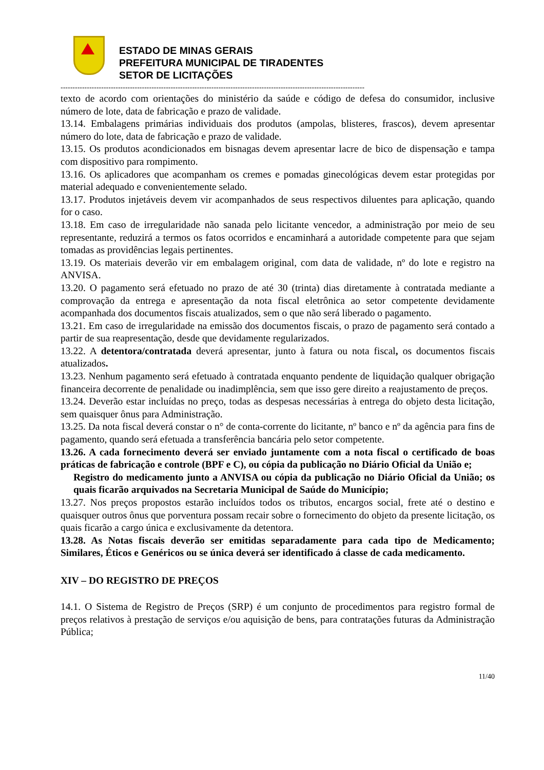ESTADO DE MINAS GERAIS
PREFEITURA MUNICIPAL DE TIRADENTES
SETOR DE LICITAÇÕES
-------------------------------------------------------------------------------------------------------------------------------
texto de acordo com orientações do ministério da saúde e código de defesa do consumidor, inclusive número de lote, data de fabricação e prazo de validade.
13.14. Embalagens primárias individuais dos produtos (ampolas, blisteres, frascos), devem apresentar número do lote, data de fabricação e prazo de validade.
13.15. Os produtos acondicionados em bisnagas devem apresentar lacre de bico de dispensação e tampa com dispositivo para rompimento.
13.16. Os aplicadores que acompanham os cremes e pomadas ginecológicas devem estar protegidas por material adequado e convenientemente selado.
13.17. Produtos injetáveis devem vir acompanhados de seus respectivos diluentes para aplicação, quando for o caso.
13.18. Em caso de irregularidade não sanada pelo licitante vencedor, a administração por meio de seu representante, reduzirá a termos os fatos ocorridos e encaminhará a autoridade competente para que sejam tomadas as providências legais pertinentes.
13.19. Os materiais deverão vir em embalagem original, com data de validade, nº do lote e registro na ANVISA.
13.20. O pagamento será efetuado no prazo de até 30 (trinta) dias diretamente à contratada mediante a comprovação da entrega e apresentação da nota fiscal eletrônica ao setor competente devidamente acompanhada dos documentos fiscais atualizados, sem o que não será liberado o pagamento.
13.21. Em caso de irregularidade na emissão dos documentos fiscais, o prazo de pagamento será contado a partir de sua reapresentação, desde que devidamente regularizados.
13.22. A detentora/contratada deverá apresentar, junto à fatura ou nota fiscal, os documentos fiscais atualizados.
13.23. Nenhum pagamento será efetuado à contratada enquanto pendente de liquidação qualquer obrigação financeira decorrente de penalidade ou inadimplência, sem que isso gere direito a reajustamento de preços.
13.24. Deverão estar incluídas no preço, todas as despesas necessárias à entrega do objeto desta licitação, sem quaisquer ônus para Administração.
13.25. Da nota fiscal deverá constar o n° de conta-corrente do licitante, nº banco e nº da agência para fins de pagamento, quando será efetuada a transferência bancária pelo setor competente.
13.26. A cada fornecimento deverá ser enviado juntamente com a nota fiscal o certificado de boas práticas de fabricação e controle (BPF e C), ou cópia da publicação no Diário Oficial da União e;
Registro do medicamento junto a ANVISA ou cópia da publicação no Diário Oficial da União; os quais ficarão arquivados na Secretaria Municipal de Saúde do Município;
13.27. Nos preços propostos estarão incluídos todos os tributos, encargos social, frete até o destino e quaisquer outros ônus que porventura possam recair sobre o fornecimento do objeto da presente licitação, os quais ficarão a cargo única e exclusivamente da detentora.
13.28. As Notas fiscais deverão ser emitidas separadamente para cada tipo de Medicamento; Similares, Éticos e Genéricos ou se única deverá ser identificado á classe de cada medicamento.
XIV – DO REGISTRO DE PREÇOS
14.1. O Sistema de Registro de Preços (SRP) é um conjunto de procedimentos para registro formal de preços relativos à prestação de serviços e/ou aquisição de bens, para contratações futuras da Administração Pública;
11/40